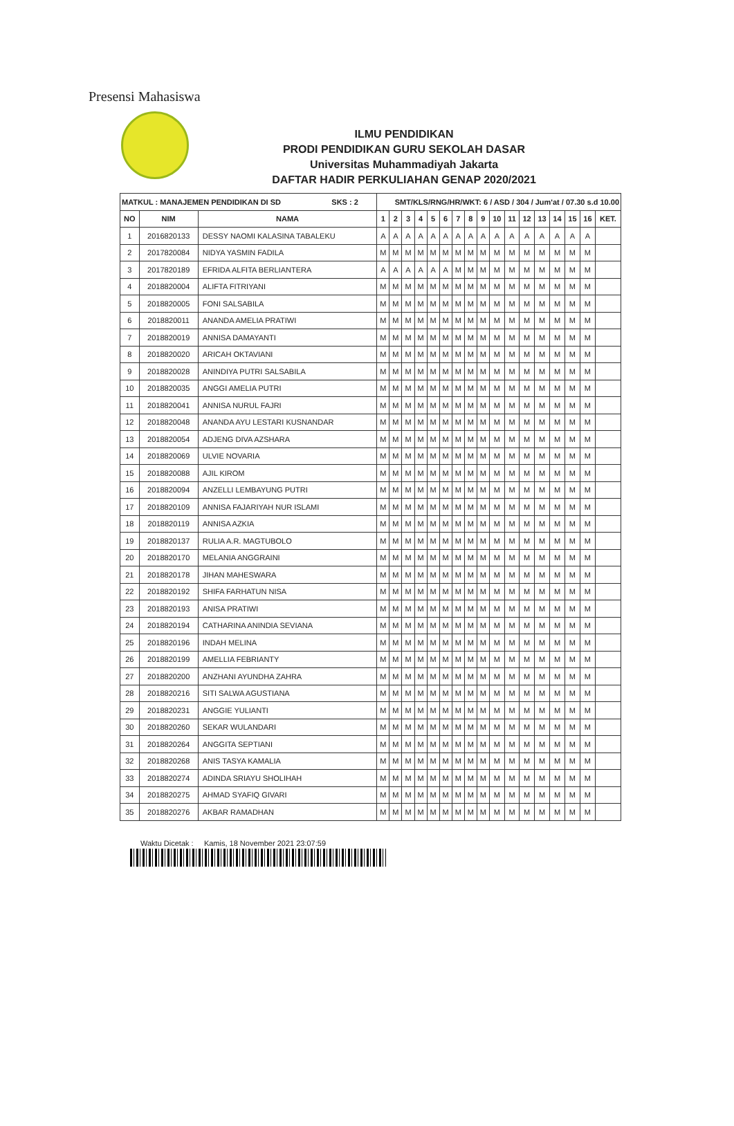Presensi Mahasiswa
ILMU PENDIDIKAN
PRODI PENDIDIKAN GURU SEKOLAH DASAR
Universitas Muhammadiyah Jakarta
DAFTAR HADIR PERKULIAHAN GENAP 2020/2021
| MATKUL : MANAJEMEN PENDIDIKAN DI SD SKS : 2 | | | SMT/KLS/RNG/HR/WKT: 6 / ASD / 304 / Jum'at / 07.30 s.d 10.00 | | | | | | | | | | | | | | | | |
| --- | --- | --- | --- | --- | --- | --- | --- | --- | --- | --- | --- | --- | --- | --- | --- | --- | --- | --- | --- |
| NO | NIM | NAMA | 1 | 2 | 3 | 4 | 5 | 6 | 7 | 8 | 9 | 10 | 11 | 12 | 13 | 14 | 15 | 16 | KET. |
| 1 | 2016820133 | DESSY NAOMI KALASINA TABALEKU | A | A | A | A | A | A | A | A | A | A | A | A | A | A | A | A | |
| 2 | 2017820084 | NIDYA YASMIN FADILA | M | M | M | M | M | M | M | M | M | M | M | M | M | M | M | M | |
| 3 | 2017820189 | EFRIDA ALFITA BERLIANTERA | A | A | A | A | A | A | M | M | M | M | M | M | M | M | M | M | |
| 4 | 2018820004 | ALIFTA FITRIYANI | M | M | M | M | M | M | M | M | M | M | M | M | M | M | M | M | |
| 5 | 2018820005 | FONI SALSABILA | M | M | M | M | M | M | M | M | M | M | M | M | M | M | M | M | |
| 6 | 2018820011 | ANANDA AMELIA PRATIWI | M | M | M | M | M | M | M | M | M | M | M | M | M | M | M | M | |
| 7 | 2018820019 | ANNISA DAMAYANTI | M | M | M | M | M | M | M | M | M | M | M | M | M | M | M | M | |
| 8 | 2018820020 | ARICAH OKTAVIANI | M | M | M | M | M | M | M | M | M | M | M | M | M | M | M | M | |
| 9 | 2018820028 | ANINDIYA PUTRI SALSABILA | M | M | M | M | M | M | M | M | M | M | M | M | M | M | M | M | |
| 10 | 2018820035 | ANGGI AMELIA PUTRI | M | M | M | M | M | M | M | M | M | M | M | M | M | M | M | M | |
| 11 | 2018820041 | ANNISA NURUL FAJRI | M | M | M | M | M | M | M | M | M | M | M | M | M | M | M | M | |
| 12 | 2018820048 | ANANDA AYU LESTARI KUSNANDAR | M | M | M | M | M | M | M | M | M | M | M | M | M | M | M | M | |
| 13 | 2018820054 | ADJENG DIVA AZSHARA | M | M | M | M | M | M | M | M | M | M | M | M | M | M | M | M | |
| 14 | 2018820069 | ULVIE NOVARIA | M | M | M | M | M | M | M | M | M | M | M | M | M | M | M | M | |
| 15 | 2018820088 | AJIL KIROM | M | M | M | M | M | M | M | M | M | M | M | M | M | M | M | M | |
| 16 | 2018820094 | ANZELLI LEMBAYUNG PUTRI | M | M | M | M | M | M | M | M | M | M | M | M | M | M | M | M | |
| 17 | 2018820109 | ANNISA FAJARIYAH NUR ISLAMI | M | M | M | M | M | M | M | M | M | M | M | M | M | M | M | M | |
| 18 | 2018820119 | ANNISA AZKIA | M | M | M | M | M | M | M | M | M | M | M | M | M | M | M | M | |
| 19 | 2018820137 | RULIA A.R. MAGTUBOLO | M | M | M | M | M | M | M | M | M | M | M | M | M | M | M | M | |
| 20 | 2018820170 | MELANIA ANGGRAINI | M | M | M | M | M | M | M | M | M | M | M | M | M | M | M | M | |
| 21 | 2018820178 | JIHAN MAHESWARA | M | M | M | M | M | M | M | M | M | M | M | M | M | M | M | M | |
| 22 | 2018820192 | SHIFA FARHATUN NISA | M | M | M | M | M | M | M | M | M | M | M | M | M | M | M | M | |
| 23 | 2018820193 | ANISA PRATIWI | M | M | M | M | M | M | M | M | M | M | M | M | M | M | M | M | |
| 24 | 2018820194 | CATHARINA ANINDIA SEVIANA | M | M | M | M | M | M | M | M | M | M | M | M | M | M | M | M | |
| 25 | 2018820196 | INDAH MELINA | M | M | M | M | M | M | M | M | M | M | M | M | M | M | M | M | |
| 26 | 2018820199 | AMELLIA FEBRIANTY | M | M | M | M | M | M | M | M | M | M | M | M | M | M | M | M | |
| 27 | 2018820200 | ANZHANI AYUNDHA ZAHRA | M | M | M | M | M | M | M | M | M | M | M | M | M | M | M | M | |
| 28 | 2018820216 | SITI SALWA AGUSTIANA | M | M | M | M | M | M | M | M | M | M | M | M | M | M | M | M | |
| 29 | 2018820231 | ANGGIE YULIANTI | M | M | M | M | M | M | M | M | M | M | M | M | M | M | M | M | |
| 30 | 2018820260 | SEKAR WULANDARI | M | M | M | M | M | M | M | M | M | M | M | M | M | M | M | M | |
| 31 | 2018820264 | ANGGITA SEPTIANI | M | M | M | M | M | M | M | M | M | M | M | M | M | M | M | M | |
| 32 | 2018820268 | ANIS TASYA KAMALIA | M | M | M | M | M | M | M | M | M | M | M | M | M | M | M | M | |
| 33 | 2018820274 | ADINDA SRIAYU SHOLIHAH | M | M | M | M | M | M | M | M | M | M | M | M | M | M | M | M | |
| 34 | 2018820275 | AHMAD SYAFIQ GIVARI | M | M | M | M | M | M | M | M | M | M | M | M | M | M | M | M | |
| 35 | 2018820276 | AKBAR RAMADHAN | M | M | M | M | M | M | M | M | M | M | M | M | M | M | M | M | |
Waktu Dicetak : Kamis, 18 November 2021 23:07:59